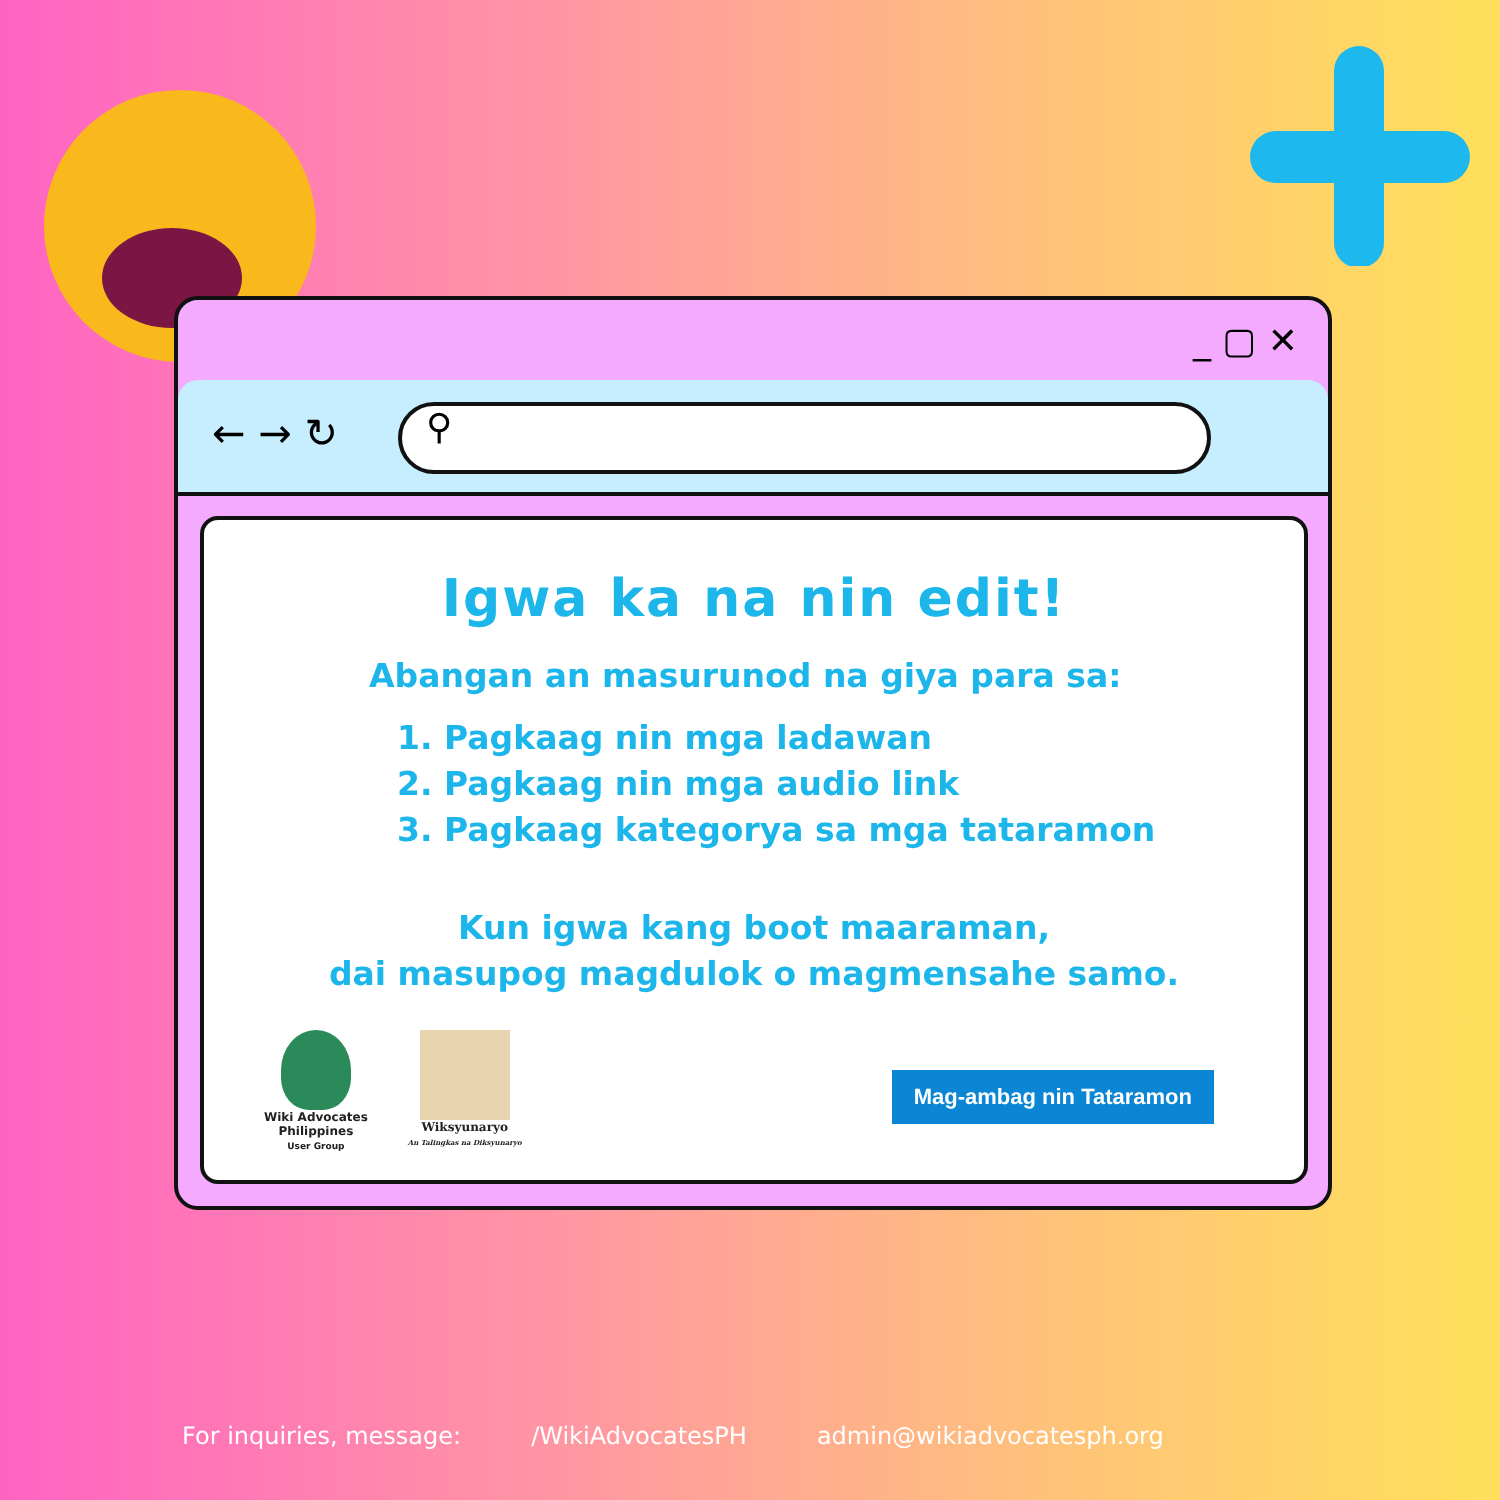_ ▢ ✕
← → ↻ ⚲
Igwa ka na nin edit!
Abangan an masurunod na giya para sa:
1. Pagkaag nin mga ladawan
2. Pagkaag nin mga audio link
3. Pagkaag kategorya sa mga tataramon
Kun igwa kang boot maaraman,
dai masupog magdulok o magmensahe samo.
Wiki Advocates
Philippines
User Group
Wiksyunaryo
An Talingkas na Diksyunaryo
Mag-ambag nin Tataramon
For inquiries, message: /WikiAdvocatesPH admin@wikiadvocatesph.org